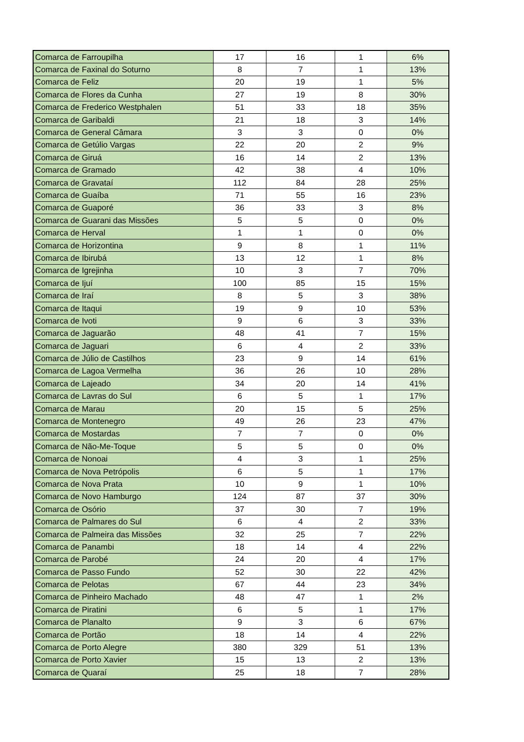| Comarca de Farroupilha | 17 | 16 | 1 | 6% |
| Comarca de Faxinal do Soturno | 8 | 7 | 1 | 13% |
| Comarca de Feliz | 20 | 19 | 1 | 5% |
| Comarca de Flores da Cunha | 27 | 19 | 8 | 30% |
| Comarca de Frederico Westphalen | 51 | 33 | 18 | 35% |
| Comarca de Garibaldi | 21 | 18 | 3 | 14% |
| Comarca de General Câmara | 3 | 3 | 0 | 0% |
| Comarca de Getúlio Vargas | 22 | 20 | 2 | 9% |
| Comarca de Giruá | 16 | 14 | 2 | 13% |
| Comarca de Gramado | 42 | 38 | 4 | 10% |
| Comarca de Gravataí | 112 | 84 | 28 | 25% |
| Comarca de Guaíba | 71 | 55 | 16 | 23% |
| Comarca de Guaporé | 36 | 33 | 3 | 8% |
| Comarca de Guarani das Missões | 5 | 5 | 0 | 0% |
| Comarca de Herval | 1 | 1 | 0 | 0% |
| Comarca de Horizontina | 9 | 8 | 1 | 11% |
| Comarca de Ibirubá | 13 | 12 | 1 | 8% |
| Comarca de Igrejinha | 10 | 3 | 7 | 70% |
| Comarca de Ijuí | 100 | 85 | 15 | 15% |
| Comarca de Iraí | 8 | 5 | 3 | 38% |
| Comarca de Itaqui | 19 | 9 | 10 | 53% |
| Comarca de Ivoti | 9 | 6 | 3 | 33% |
| Comarca de Jaguarão | 48 | 41 | 7 | 15% |
| Comarca de Jaguari | 6 | 4 | 2 | 33% |
| Comarca de Júlio de Castilhos | 23 | 9 | 14 | 61% |
| Comarca de Lagoa Vermelha | 36 | 26 | 10 | 28% |
| Comarca de Lajeado | 34 | 20 | 14 | 41% |
| Comarca de Lavras do Sul | 6 | 5 | 1 | 17% |
| Comarca de Marau | 20 | 15 | 5 | 25% |
| Comarca de Montenegro | 49 | 26 | 23 | 47% |
| Comarca de Mostardas | 7 | 7 | 0 | 0% |
| Comarca de Não-Me-Toque | 5 | 5 | 0 | 0% |
| Comarca de Nonoai | 4 | 3 | 1 | 25% |
| Comarca de Nova Petrópolis | 6 | 5 | 1 | 17% |
| Comarca de Nova Prata | 10 | 9 | 1 | 10% |
| Comarca de Novo Hamburgo | 124 | 87 | 37 | 30% |
| Comarca de Osório | 37 | 30 | 7 | 19% |
| Comarca de Palmares do Sul | 6 | 4 | 2 | 33% |
| Comarca de Palmeira das Missões | 32 | 25 | 7 | 22% |
| Comarca de Panambi | 18 | 14 | 4 | 22% |
| Comarca de Parobé | 24 | 20 | 4 | 17% |
| Comarca de Passo Fundo | 52 | 30 | 22 | 42% |
| Comarca de Pelotas | 67 | 44 | 23 | 34% |
| Comarca de Pinheiro Machado | 48 | 47 | 1 | 2% |
| Comarca de Piratini | 6 | 5 | 1 | 17% |
| Comarca de Planalto | 9 | 3 | 6 | 67% |
| Comarca de Portão | 18 | 14 | 4 | 22% |
| Comarca de Porto Alegre | 380 | 329 | 51 | 13% |
| Comarca de Porto Xavier | 15 | 13 | 2 | 13% |
| Comarca de Quaraí | 25 | 18 | 7 | 28% |